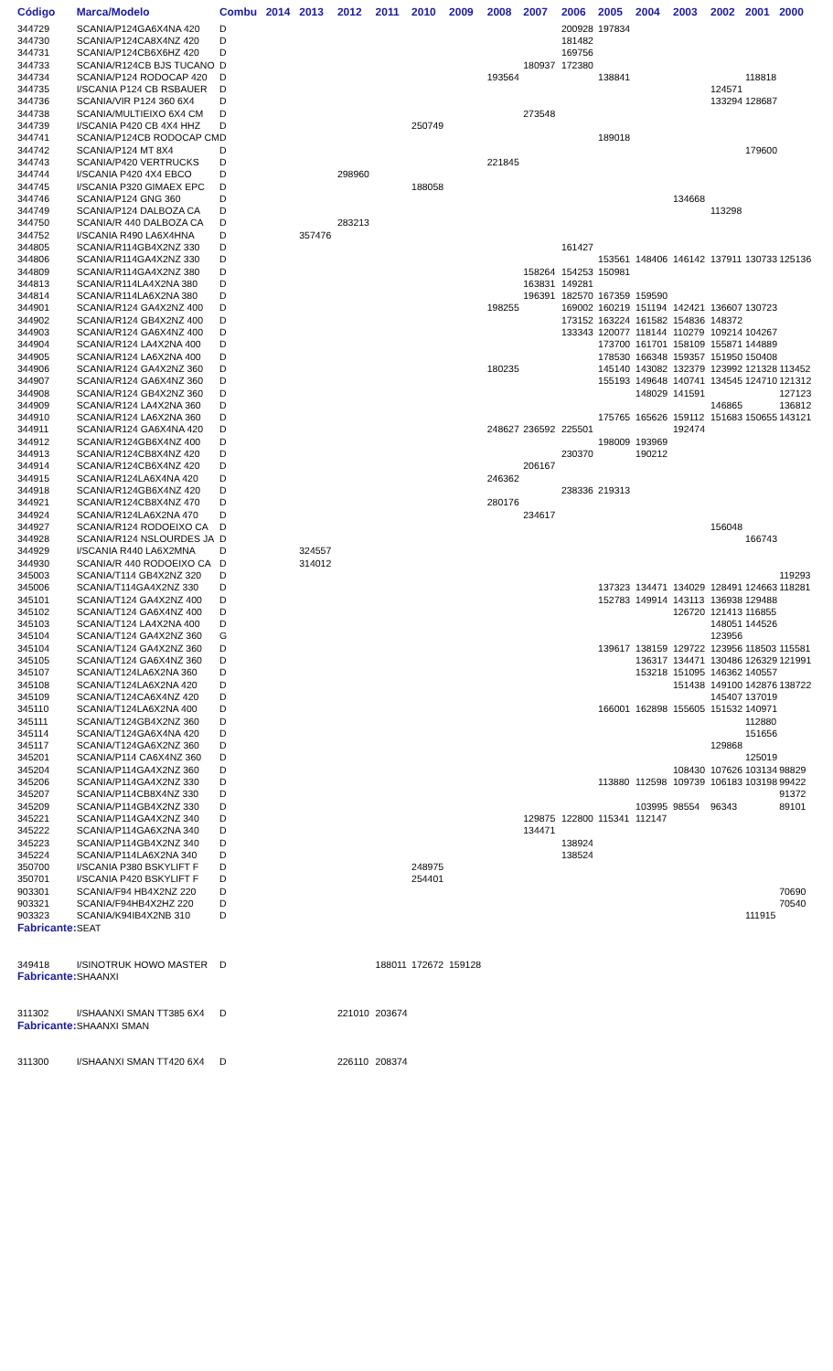| Código | Marca/Modelo | Combu | 2014 | 2013 | 2012 | 2011 | 2010 | 2009 | 2008 | 2007 | 2006 | 2005 | 2004 | 2003 | 2002 | 2001 | 2000 |
| --- | --- | --- | --- | --- | --- | --- | --- | --- | --- | --- | --- | --- | --- | --- | --- | --- | --- |
| 344729 | SCANIA/P124GA6X4NA 420 | D | | | | | | | | | 200928 | 197834 | | | | | |
| 344730 | SCANIA/P124CA8X4NZ 420 | D | | | | | | | | | 181482 | | | | | | |
| 344731 | SCANIA/P124CB6X6HZ 420 | D | | | | | | | | | 169756 | | | | | | |
| 344733 | SCANIA/R124CB BJS TUCANO | D | | | | | | | | 180937 | 172380 | | | | | | |
| 344734 | SCANIA/P124 RODOCAP 420 | D | | | | | | | 193564 | | | 138841 | | | | 118818 | |
| 344735 | I/SCANIA P124 CB RSBAUER | D | | | | | | | | | | | | | 124571 | | |
| 344736 | SCANIA/VIR P124 360 6X4 | D | | | | | | | | | | | | | 133294 | 128687 | |
| 344738 | SCANIA/MULTIEIXO 6X4 CM | D | | | | | | | | 273548 | | | | | | | |
| 344739 | I/SCANIA P420 CB 4X4 HHZ | D | | | | | 250749 | | | | | | | | | | |
| 344741 | SCANIA/P124CB RODOCAP CM | D | | | | | | | | | | 189018 | | | | | |
| 344742 | SCANIA/P124 MT 8X4 | D | | | | | | | | | | | | | | 179600 | |
| 344743 | SCANIA/P420 VERTRUCKS | D | | | | | | | 221845 | | | | | | | | |
| 344744 | I/SCANIA P420 4X4 EBCO | D | | | 298960 | | | | | | | | | | | | |
| 344745 | I/SCANIA P320 GIMAEX EPC | D | | | | | 188058 | | | | | | | | | | |
| 344746 | SCANIA/P124 GNG 360 | D | | | | | | | | | | | | 134668 | | | |
| 344749 | SCANIA/P124 DALBOZA CA | D | | | | | | | | | | | | | 113298 | | |
| 344750 | SCANIA/R 440 DALBOZA CA | D | | | 283213 | | | | | | | | | | | | |
| 344752 | I/SCANIA R490 LA6X4HNA | D | | 357476 | | | | | | | | | | | | | |
| 344805 | SCANIA/R114GB4X2NZ 330 | D | | | | | | | | | 161427 | | | | | | |
| 344806 | SCANIA/R114GA4X2NZ 330 | D | | | | | | | | | | 153561 | 148406 | 146142 | 137911 | 130733 | 125136 |
| 344809 | SCANIA/R114GA4X2NZ 380 | D | | | | | | | | 158264 | 154253 | 150981 | | | | | |
| 344813 | SCANIA/R114LA4X2NA 380 | D | | | | | | | | 163831 | 149281 | | | | | | |
| 344814 | SCANIA/R114LA6X2NA 380 | D | | | | | | | | 196391 | 182570 | 167359 | 159590 | | | | |
| 344901 | SCANIA/R124 GA4X2NZ 400 | D | | | | | | | 198255 | | 169002 | 160219 | 151194 | 142421 | 136607 | 130723 | |
| 344902 | SCANIA/R124 GB4X2NZ 400 | D | | | | | | | | | 173152 | 163224 | 161582 | 154836 | 148372 | | |
| 344903 | SCANIA/R124 GA6X4NZ 400 | D | | | | | | | | | 133343 | 120077 | 118144 | 110279 | 109214 | 104267 | |
| 344904 | SCANIA/R124 LA4X2NA 400 | D | | | | | | | | | | 173700 | 161701 | 158109 | 155871 | 144889 | |
| 344905 | SCANIA/R124 LA6X2NA 400 | D | | | | | | | | | | 178530 | 166348 | 159357 | 151950 | 150408 | |
| 344906 | SCANIA/R124 GA4X2NZ 360 | D | | | | | | | 180235 | | | 145140 | 143082 | 132379 | 123992 | 121328 | 113452 |
| 344907 | SCANIA/R124 GA6X4NZ 360 | D | | | | | | | | | | 155193 | 149648 | 140741 | 134545 | 124710 | 121312 |
| 344908 | SCANIA/R124 GB4X2NZ 360 | D | | | | | | | | | | | 148029 | 141591 | | | 127123 |
| 344909 | SCANIA/R124 LA4X2NA 360 | D | | | | | | | | | | | | | 146865 | | 136812 |
| 344910 | SCANIA/R124 LA6X2NA 360 | D | | | | | | | | | | 175765 | 165626 | 159112 | 151683 | 150655 | 143121 |
| 344911 | SCANIA/R124 GA6X4NA 420 | D | | | | | | | 248627 | 236592 | 225501 | | | 192474 | | | |
| 344912 | SCANIA/R124GB6X4NZ 400 | D | | | | | | | | | | 198009 | 193969 | | | | |
| 344913 | SCANIA/R124CB8X4NZ 420 | D | | | | | | | | | 230370 | | 190212 | | | | |
| 344914 | SCANIA/R124CB6X4NZ 420 | D | | | | | | | | 206167 | | | | | | | |
| 344915 | SCANIA/R124LA6X4NA 420 | D | | | | | | | 246362 | | | | | | | | |
| 344918 | SCANIA/R124GB6X4NZ 420 | D | | | | | | | | | 238336 | 219313 | | | | | |
| 344921 | SCANIA/R124CB8X4NZ 470 | D | | | | | | | 280176 | | | | | | | | |
| 344924 | SCANIA/R124LA6X2NA 470 | D | | | | | | | | 234617 | | | | | | | |
| 344927 | SCANIA/R124 RODOEIXO CA | D | | | | | | | | | | | | | 156048 | | |
| 344928 | SCANIA/R124 NSLOURDES JA | D | | | | | | | | | | | | | | 166743 | |
| 344929 | I/SCANIA R440 LA6X2MNA | D | | 324557 | | | | | | | | | | | | | |
| 344930 | SCANIA/R 440 RODOEIXO CA | D | | 314012 | | | | | | | | | | | | | |
| 345003 | SCANIA/T114 GB4X2NZ 320 | D | | | | | | | | | | | | | | | 119293 |
| 345006 | SCANIA/T114GA4X2NZ 330 | D | | | | | | | | | | 137323 | 134471 | 134029 | 128491 | 124663 | 118281 |
| 345101 | SCANIA/T124 GA4X2NZ 400 | D | | | | | | | | | | 152783 | 149914 | 143113 | 136938 | 129488 | |
| 345102 | SCANIA/T124 GA6X4NZ 400 | D | | | | | | | | | | | | 126720 | 121413 | 116855 | |
| 345103 | SCANIA/T124 LA4X2NA 400 | D | | | | | | | | | | | | | 148051 | 144526 | |
| 345104 | SCANIA/T124 GA4X2NZ 360 | G | | | | | | | | | | | | | 123956 | | |
| 345104 | SCANIA/T124 GA4X2NZ 360 | D | | | | | | | | | | 139617 | 138159 | 129722 | 123956 | 118503 | 115581 |
| 345105 | SCANIA/T124 GA6X4NZ 360 | D | | | | | | | | | | | 136317 | 134471 | 130486 | 126329 | 121991 |
| 345107 | SCANIA/T124LA6X2NA 360 | D | | | | | | | | | | | 153218 | 151095 | 146362 | 140557 | |
| 345108 | SCANIA/T124LA6X2NA 420 | D | | | | | | | | | | | | 151438 | 149100 | 142876 | 138722 |
| 345109 | SCANIA/T124CA6X4NZ 420 | D | | | | | | | | | | | | | 145407 | 137019 | |
| 345110 | SCANIA/T124LA6X2NA 400 | D | | | | | | | | | | 166001 | 162898 | 155605 | 151532 | 140971 | |
| 345111 | SCANIA/T124GB4X2NZ 360 | D | | | | | | | | | | | | | | 112880 | |
| 345114 | SCANIA/T124GA6X4NA 420 | D | | | | | | | | | | | | | | 151656 | |
| 345117 | SCANIA/T124GA6X2NZ 360 | D | | | | | | | | | | | | | 129868 | | |
| 345201 | SCANIA/P114 CA6X4NZ 360 | D | | | | | | | | | | | | | | 125019 | |
| 345204 | SCANIA/P114GA4X2NZ 360 | D | | | | | | | | | | | | 108430 | 107626 | 103134 | 98829 |
| 345206 | SCANIA/P114GA4X2NZ 330 | D | | | | | | | | | | 113880 | 112598 | 109739 | 106183 | 103198 | 99422 |
| 345207 | SCANIA/P114CB8X4NZ 330 | D | | | | | | | | | | | | | | | 91372 |
| 345209 | SCANIA/P114GB4X2NZ 330 | D | | | | | | | | | | | 103995 | 98554 | 96343 | | 89101 |
| 345221 | SCANIA/P114GA4X2NZ 340 | D | | | | | | | | 129875 | 122800 | 115341 | 112147 | | | | |
| 345222 | SCANIA/P114GA6X2NA 340 | D | | | | | | | | 134471 | | | | | | | |
| 345223 | SCANIA/P114GB4X2NZ 340 | D | | | | | | | | | 138924 | | | | | | |
| 345224 | SCANIA/P114LA6X2NA 340 | D | | | | | | | | | 138524 | | | | | | |
| 350700 | I/SCANIA P380 BSKYLIFT F | D | | | | | 248975 | | | | | | | | | | |
| 350701 | I/SCANIA P420 BSKYLIFT F | D | | | | | 254401 | | | | | | | | | | |
| 903301 | SCANIA/F94 HB4X2NZ 220 | D | | | | | | | | | | | | | | | 70690 |
| 903321 | SCANIA/F94HB4X2HZ 220 | D | | | | | | | | | | | | | | | 70540 |
| 903323 | SCANIA/K94IB4X2NB 310 | D | | | | | | | | | | | | | | 111915 | |
| Fabricante: | SEAT | | | | | | | | | | | | | | | | |
| 349418 | I/SINOTRUK HOWO MASTER | D | | | | 188011 | 172672 | 159128 | | | | | | | | | |
| Fabricante: | SHAANXI | | | | | | | | | | | | | | | | |
| 311302 | I/SHAANXI SMAN TT385 6X4 | D | | | 221010 | 203674 | | | | | | | | | | | |
| Fabricante: | SHAANXI SMAN | | | | | | | | | | | | | | | | |
| 311300 | I/SHAANXI SMAN TT420 6X4 | D | | | 226110 | 208374 | | | | | | | | | | | |